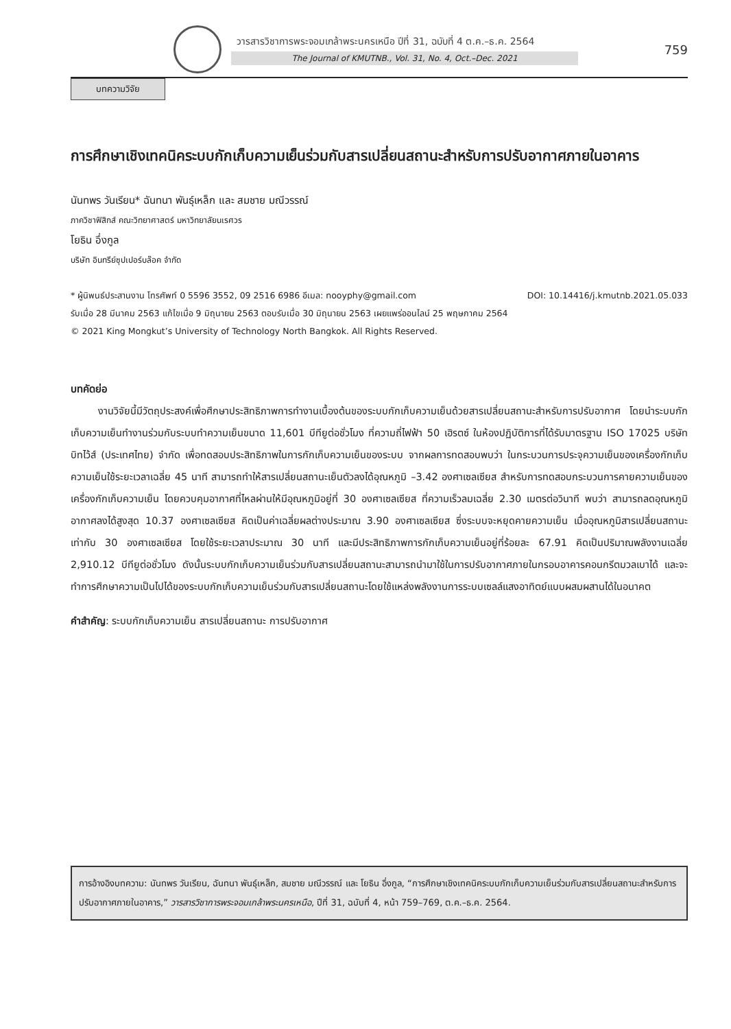วารสารวิชาการพระจอมเกล้าพระนครเหนือ ปีที่ 31, ฉบับที่ 4 ต.ค.–ธ.ค. 2564
The Journal of KMUTNB., Vol. 31, No. 4, Oct.–Dec. 2021
759
บทความวิจัย
การศึกษาเชิงเทคนิคระบบกักเก็บความเย็นร่วมกับสารเปลี่ยนสถานะสำหรับการปรับอากาศภายในอาคาร
นันทพร วันเรียน* ฉันทนา พันธุ์เหล็ก และ สมชาย มณีวรรณ์
ภาควิชาฟิสิกส์ คณะวิทยาศาสตร์ มหาวิทยาลัยนเรศวร
โยธิน อึ่งกูล
บริษัท อินทรีย์ซุปเปอร์บล๊อค จำกัด
* ผู้นิพนธ์ประสานงาน โทรศัพท์ 0 5596 3552, 09 2516 6986 อีเมล: nooyphy@gmail.com DOI: 10.14416/j.kmutnb.2021.05.033
รับเมื่อ 28 มีนาคม 2563 แก้ไขเมื่อ 9 มิถุนายน 2563 ตอบรับเมื่อ 30 มิถุนายน 2563 เผยแพร่ออนไลน์ 25 พฤษภาคม 2564
© 2021 King Mongkut’s University of Technology North Bangkok. All Rights Reserved.
บทคัดย่อ
งานวิจัยนี้มีวัตถุประสงค์เพื่อศึกษาประสิทธิภาพการทำงานเบื้องต้นของระบบกักเก็บความเย็นด้วยสารเปลี่ยนสถานะสำหรับการปรับอากาศ โดยนำระบบกักเก็บความเย็นทำงานร่วมกับระบบทำความเย็นขนาด 11,601 บีทียูต่อชั่วโมง ที่ความถี่ไฟฟ้า 50 เฮิรตซ์ ในห้องปฏิบัติการที่ได้รับมาตรฐาน ISO 17025 บริษัท บิทไว้ส์ (ประเทศไทย) จำกัด เพื่อทดสอบประสิทธิภาพในการกักเก็บความเย็นของระบบ จากผลการทดสอบพบว่า ในกระบวนการประจุความเย็นของเครื่องกักเก็บความเย็นใช้ระยะเวลาเฉลี่ย 45 นาที สามารถทำให้สารเปลี่ยนสถานะเย็นตัวลงได้อุณหภูมิ –3.42 องศาเซลเซียส สำหรับการทดสอบกระบวนการคายความเย็นของเครื่องกักเก็บความเย็น โดยควบคุมอากาศที่ไหลผ่านให้มีอุณหภูมิอยู่ที่ 30 องศาเซลเซียส ที่ความเร็วลมเฉลี่ย 2.30 เมตรต่อวินาที พบว่า สามารถลดอุณหภูมิอากาศลงได้สูงสุด 10.37 องศาเซลเซียส คิดเป็นค่าเฉลี่ยผลต่างประมาณ 3.90 องศาเซลเซียส ซึ่งระบบจะหยุดคายความเย็น เมื่ออุณหภูมิสารเปลี่ยนสถานะเท่ากับ 30 องศาเซลเซียส โดยใช้ระยะเวลาประมาณ 30 นาที และมีประสิทธิภาพการกักเก็บความเย็นอยู่ที่ร้อยละ 67.91 คิดเป็นปริมาณพลังงานเฉลี่ย 2,910.12 บีทียูต่อชั่วโมง ดังนั้นระบบกักเก็บความเย็นร่วมกับสารเปลี่ยนสถานะสามารถนำมาใช้ในการปรับอากาศภายในกรอบอาคารคอนกรีตมวลเบาได้ และจะทำการศึกษาความเป็นไปได้ของระบบกักเก็บความเย็นร่วมกับสารเปลี่ยนสถานะโดยใช้แหล่งพลังงานการระบบเซลล์แสงอาทิตย์แบบผสมผสานได้ในอนาคต
คำสำคัญ: ระบบกักเก็บความเย็น สารเปลี่ยนสถานะ การปรับอากาศ
การอ้างอิงบทความ: นันทพร วันเรียน, ฉันทนา พันธุ์เหล็ก, สมชาย มณีวรรณ์ และ โยธิน อึ่งกูล, “การศึกษาเชิงเทคนิคระบบกักเก็บความเย็นร่วมกับสารเปลี่ยนสถานะสำหรับการปรับอากาศภายในอาคาร,” วารสารวิชาการพระจอมเกล้าพระนครเหนือ, ปีที่ 31, ฉบับที่ 4, หน้า 759–769, ต.ค.–ธ.ค. 2564.